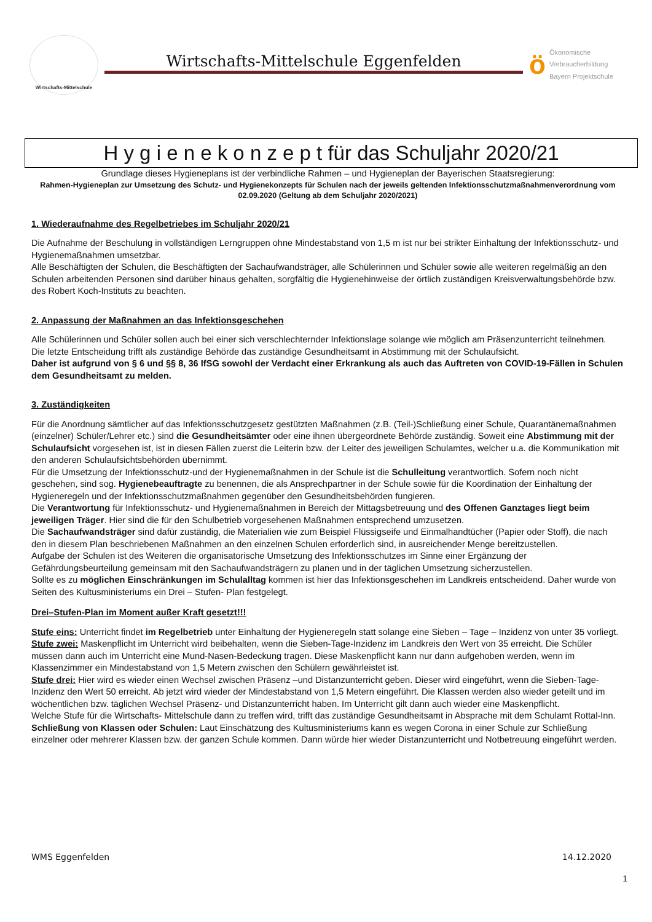Wirtschafts-Mittelschule
Wirtschafts-Mittelschule Eggenfelden
ö
Ökonomische
Verbraucherbildung
Bayern Projektschule
H y g i e n e k o n z e p t für das Schuljahr 2020/21
Grundlage dieses Hygieneplans ist der verbindliche Rahmen – und Hygieneplan der Bayerischen Staatsregierung:
Rahmen-Hygieneplan zur Umsetzung des Schutz- und Hygienekonzepts für Schulen nach der jeweils geltenden Infektionsschutzmaßnahmenverordnung vom 02.09.2020 (Geltung ab dem Schuljahr 2020/2021)
1. Wiederaufnahme des Regelbetriebes im Schuljahr 2020/21
Die Aufnahme der Beschulung in vollständigen Lerngruppen ohne Mindestabstand von 1,5 m ist nur bei strikter Einhaltung der Infektionsschutz- und Hygienemaßnahmen umsetzbar.
Alle Beschäftigten der Schulen, die Beschäftigten der Sachaufwandsträger, alle Schülerinnen und Schüler sowie alle weiteren regelmäßig an den Schulen arbeitenden Personen sind darüber hinaus gehalten, sorgfältig die Hygienehinweise der örtlich zuständigen Kreisverwaltungsbehörde bzw. des Robert Koch-Instituts zu beachten.
2. Anpassung der Maßnahmen an das Infektionsgeschehen
Alle Schülerinnen und Schüler sollen auch bei einer sich verschlechternder Infektionslage solange wie möglich am Präsenzunterricht teilnehmen.
Die letzte Entscheidung trifft als zuständige Behörde das zuständige Gesundheitsamt in Abstimmung mit der Schulaufsicht.
Daher ist aufgrund von § 6 und §§ 8, 36 IfSG sowohl der Verdacht einer Erkrankung als auch das Auftreten von COVID-19-Fällen in Schulen dem Gesundheitsamt zu melden.
3. Zuständigkeiten
Für die Anordnung sämtlicher auf das Infektionsschutzgesetz gestützten Maßnahmen (z.B. (Teil-)Schließung einer Schule, Quarantänemaßnahmen (einzelner) Schüler/Lehrer etc.) sind die Gesundheitsämter oder eine ihnen übergeordnete Behörde zuständig. Soweit eine Abstimmung mit der Schulaufsicht vorgesehen ist, ist in diesen Fällen zuerst die Leiterin bzw. der Leiter des jeweiligen Schulamtes, welcher u.a. die Kommunikation mit den anderen Schulaufsichtsbehörden übernimmt.
Für die Umsetzung der Infektionsschutz-und der Hygienemaßnahmen in der Schule ist die Schulleitung verantwortlich. Sofern noch nicht geschehen, sind sog. Hygienebeauftragte zu benennen, die als Ansprechpartner in der Schule sowie für die Koordination der Einhaltung der Hygieneregeln und der Infektionsschutzmaßnahmen gegenüber den Gesundheitsbehörden fungieren.
Die Verantwortung für Infektionsschutz- und Hygienemaßnahmen in Bereich der Mittagsbetreuung und des Offenen Ganztages liegt beim jeweiligen Träger. Hier sind die für den Schulbetrieb vorgesehenen Maßnahmen entsprechend umzusetzen.
Die Sachaufwandsträger sind dafür zuständig, die Materialien wie zum Beispiel Flüssigseife und Einmalhandtücher (Papier oder Stoff), die nach den in diesem Plan beschriebenen Maßnahmen an den einzelnen Schulen erforderlich sind, in ausreichender Menge bereitzustellen.
Aufgabe der Schulen ist des Weiteren die organisatorische Umsetzung des Infektionsschutzes im Sinne einer Ergänzung der Gefährdungsbeurteilung gemeinsam mit den Sachaufwandsträgern zu planen und in der täglichen Umsetzung sicherzustellen.
Sollte es zu möglichen Einschränkungen im Schulalltag kommen ist hier das Infektionsgeschehen im Landkreis entscheidend. Daher wurde von Seiten des Kultusministeriums ein Drei – Stufen- Plan festgelegt.
Drei–Stufen-Plan im Moment außer Kraft gesetzt!!!
Stufe eins: Unterricht findet im Regelbetrieb unter Einhaltung der Hygieneregeln statt solange eine Sieben – Tage – Inzidenz von unter 35 vorliegt.
Stufe zwei: Maskenpflicht im Unterricht wird beibehalten, wenn die Sieben-Tage-Inzidenz im Landkreis den Wert von 35 erreicht. Die Schüler müssen dann auch im Unterricht eine Mund-Nasen-Bedeckung tragen. Diese Maskenpflicht kann nur dann aufgehoben werden, wenn im Klassenzimmer ein Mindestabstand von 1,5 Metern zwischen den Schülern gewährleistet ist.
Stufe drei: Hier wird es wieder einen Wechsel zwischen Präsenz –und Distanzunterricht geben. Dieser wird eingeführt, wenn die Sieben-Tage-Inzidenz den Wert 50 erreicht. Ab jetzt wird wieder der Mindestabstand von 1,5 Metern eingeführt. Die Klassen werden also wieder geteilt und im wöchentlichen bzw. täglichen Wechsel Präsenz- und Distanzunterricht haben. Im Unterricht gilt dann auch wieder eine Maskenpflicht.
Welche Stufe für die Wirtschafts- Mittelschule dann zu treffen wird, trifft das zuständige Gesundheitsamt in Absprache mit dem Schulamt Rottal-Inn. Schließung von Klassen oder Schulen: Laut Einschätzung des Kultusministeriums kann es wegen Corona in einer Schule zur Schließung einzelner oder mehrerer Klassen bzw. der ganzen Schule kommen. Dann würde hier wieder Distanzunterricht und Notbetreuung eingeführt werden.
WMS Eggenfelden 14.12.2020
1